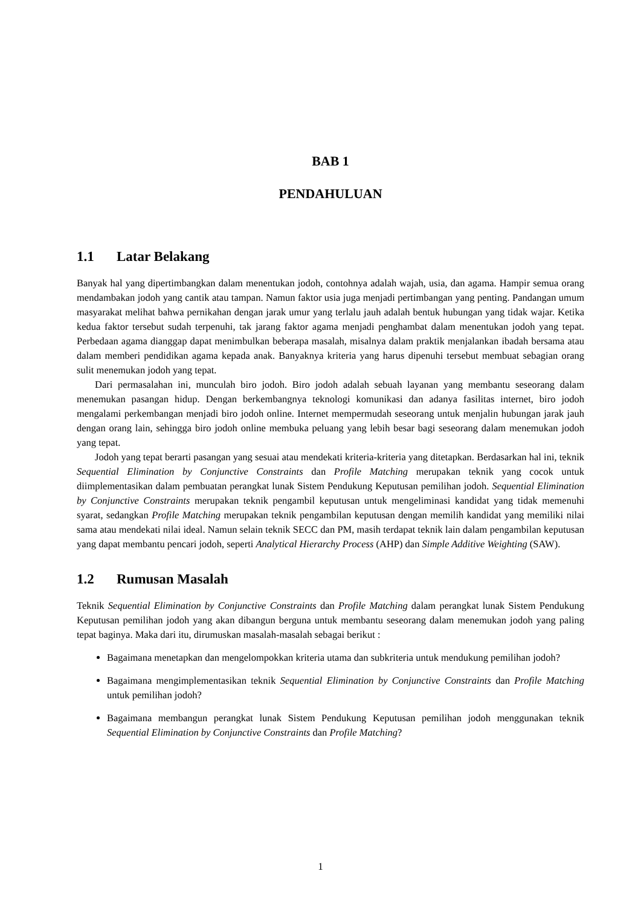BAB 1
PENDAHULUAN
1.1 Latar Belakang
Banyak hal yang dipertimbangkan dalam menentukan jodoh, contohnya adalah wajah, usia, dan agama. Hampir semua orang mendambakan jodoh yang cantik atau tampan. Namun faktor usia juga menjadi pertimbangan yang penting. Pandangan umum masyarakat melihat bahwa pernikahan dengan jarak umur yang terlalu jauh adalah bentuk hubungan yang tidak wajar. Ketika kedua faktor tersebut sudah terpenuhi, tak jarang faktor agama menjadi penghambat dalam menentukan jodoh yang tepat. Perbedaan agama dianggap dapat menimbulkan beberapa masalah, misalnya dalam praktik menjalankan ibadah bersama atau dalam memberi pendidikan agama kepada anak. Banyaknya kriteria yang harus dipenuhi tersebut membuat sebagian orang sulit menemukan jodoh yang tepat.
Dari permasalahan ini, munculah biro jodoh. Biro jodoh adalah sebuah layanan yang membantu seseorang dalam menemukan pasangan hidup. Dengan berkembangnya teknologi komunikasi dan adanya fasilitas internet, biro jodoh mengalami perkembangan menjadi biro jodoh online. Internet mempermudah seseorang untuk menjalin hubungan jarak jauh dengan orang lain, sehingga biro jodoh online membuka peluang yang lebih besar bagi seseorang dalam menemukan jodoh yang tepat.
Jodoh yang tepat berarti pasangan yang sesuai atau mendekati kriteria-kriteria yang ditetapkan. Berdasarkan hal ini, teknik Sequential Elimination by Conjunctive Constraints dan Profile Matching merupakan teknik yang cocok untuk diimplementasikan dalam pembuatan perangkat lunak Sistem Pendukung Keputusan pemilihan jodoh. Sequential Elimination by Conjunctive Constraints merupakan teknik pengambil keputusan untuk mengeliminasi kandidat yang tidak memenuhi syarat, sedangkan Profile Matching merupakan teknik pengambilan keputusan dengan memilih kandidat yang memiliki nilai sama atau mendekati nilai ideal. Namun selain teknik SECC dan PM, masih terdapat teknik lain dalam pengambilan keputusan yang dapat membantu pencari jodoh, seperti Analytical Hierarchy Process (AHP) dan Simple Additive Weighting (SAW).
1.2 Rumusan Masalah
Teknik Sequential Elimination by Conjunctive Constraints dan Profile Matching dalam perangkat lunak Sistem Pendukung Keputusan pemilihan jodoh yang akan dibangun berguna untuk membantu seseorang dalam menemukan jodoh yang paling tepat baginya. Maka dari itu, dirumuskan masalah-masalah sebagai berikut :
Bagaimana menetapkan dan mengelompokkan kriteria utama dan subkriteria untuk mendukung pemilihan jodoh?
Bagaimana mengimplementasikan teknik Sequential Elimination by Conjunctive Constraints dan Profile Matching untuk pemilihan jodoh?
Bagaimana membangun perangkat lunak Sistem Pendukung Keputusan pemilihan jodoh menggunakan teknik Sequential Elimination by Conjunctive Constraints dan Profile Matching?
1